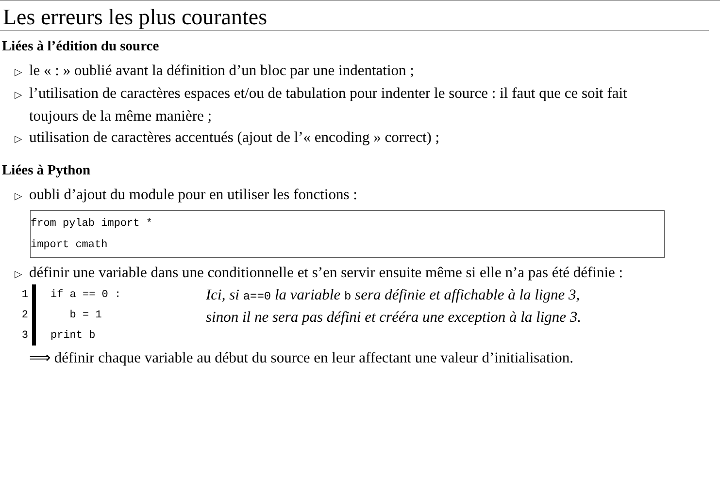Les erreurs les plus courantes
Liées à l’édition du source
▷ le « : » oublié avant la définition d’un bloc par une indentation ;
▷ l’utilisation de caractères espaces et/ou de tabulation pour indenter le source : il faut que ce soit fait toujours de la même manière ;
▷ utilisation de caractères accentués (ajout de l’« encoding » correct) ;
Liées à Python
▷ oubli d’ajout du module pour en utiliser les fonctions :
from pylab import *
import cmath
▷ définir une variable dans une conditionnelle et s’en servir ensuite même si elle n’a pas été définie :
1
2
3
if a == 0 : b = 1 print b
Ici, si a==0 la variable b sera définie et affichable à la ligne 3,
sinon il ne sera pas défini et crééra une exception à la ligne 3.
⟹ définir chaque variable au début du source en leur affectant une valeur d’initialisation.